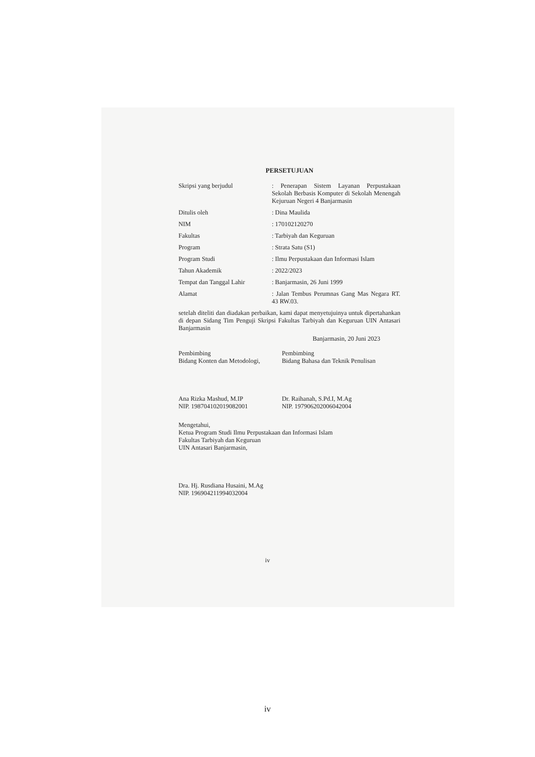PERSETUJUAN
Skripsi yang berjudul : Penerapan Sistem Layanan Perpustakaan Sekolah Berbasis Komputer di Sekolah Menengah Kejuruan Negeri 4 Banjarmasin
Ditulis oleh : Dina Maulida
NIM : 170102120270
Fakultas : Tarbiyah dan Keguruan
Program : Strata Satu (S1)
Program Studi : Ilmu Perpustakaan dan Informasi Islam
Tahun Akademik : 2022/2023
Tempat dan Tanggal Lahir : Banjarmasin, 26 Juni 1999
Alamat : Jalan Tembus Perumnas Gang Mas Negara RT. 43 RW.03.
setelah diteliti dan diadakan perbaikan, kami dapat menyetujuinya untuk dipertahankan di depan Sidang Tim Penguji Skripsi Fakultas Tarbiyah dan Keguruan UIN Antasari Banjarmasin
Banjarmasin, 20 Juni 2023
Pembimbing
Bidang Konten dan Metodologi,
Pembimbing
Bidang Bahasa dan Teknik Penulisan
Ana Rizka Mashud, M.IP
NIP. 198704102019082001
Dr. Raihanah, S.Pd.I, M.Ag
NIP. 197906202006042004
Mengetahui,
Ketua Program Studi Ilmu Perpustakaan dan Informasi Islam
Fakultas Tarbiyah dan Keguruan
UIN Antasari Banjarmasin,
Dra. Hj. Rusdiana Husaini, M.Ag
NIP. 196904211994032004
iv
iv